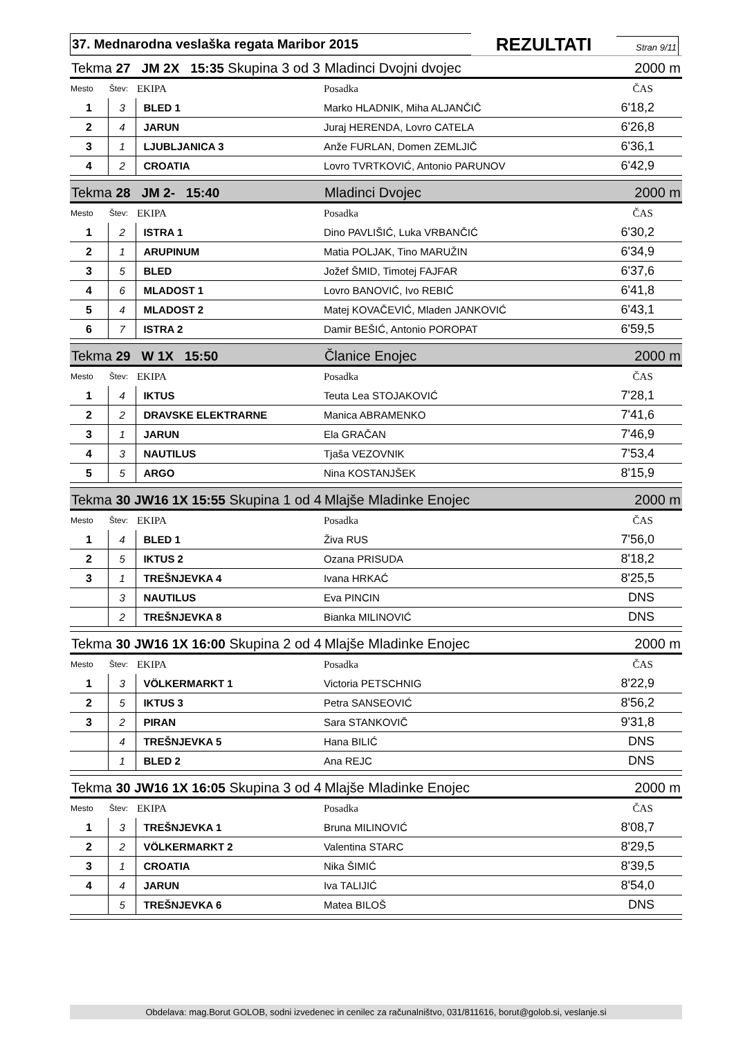37. Mednarodna veslaška regata Maribor 2015
REZULTATI
Stran 9/11
| Tekma 27 JM 2X 15:35 Skupina 3 od 3 | | | Mladinci Dvojni dvojec | 2000 m |
| Mesto | Štev: | EKIPA | Posadka | ČAS |
| 1 | 3 | BLED 1 | Marko HLADNIK, Miha ALJANČIČ | 6'18,2 |
| 2 | 4 | JARUN | Juraj HERENDA, Lovro CATELA | 6'26,8 |
| 3 | 1 | LJUBLJANICA 3 | Anže FURLAN, Domen ZEMLJIČ | 6'36,1 |
| 4 | 2 | CROATIA | Lovro TVRTKOVIĆ, Antonio PARUNOV | 6'42,9 |
| Tekma 28 JM 2- 15:40 | | | Mladinci Dvojec | 2000 m |
| Mesto | Štev: | EKIPA | Posadka | ČAS |
| 1 | 2 | ISTRA 1 | Dino PAVLIŠIĆ, Luka VRBANČIĆ | 6'30,2 |
| 2 | 1 | ARUPINUM | Matia POLJAK, Tino MARUŽIN | 6'34,9 |
| 3 | 5 | BLED | Jožef ŠMID, Timotej FAJFAR | 6'37,6 |
| 4 | 6 | MLADOST 1 | Lovro BANOVIĆ, Ivo REBIĆ | 6'41,8 |
| 5 | 4 | MLADOST 2 | Matej KOVAČEVIĆ, Mladen JANKOVIĆ | 6'43,1 |
| 6 | 7 | ISTRA 2 | Damir BEŠIĆ, Antonio POROPAT | 6'59,5 |
| Tekma 29 W 1X 15:50 | | | Članice Enojec | 2000 m |
| Mesto | Štev: | EKIPA | Posadka | ČAS |
| 1 | 4 | IKTUS | Teuta Lea STOJAKOVIĆ | 7'28,1 |
| 2 | 2 | DRAVSKE ELEKTRARNE | Manica ABRAMENKO | 7'41,6 |
| 3 | 1 | JARUN | Ela GRAČAN | 7'46,9 |
| 4 | 3 | NAUTILUS | Tjaša VEZOVNIK | 7'53,4 |
| 5 | 5 | ARGO | Nina KOSTANJŠEK | 8'15,9 |
| Tekma 30 JW16 1X 15:55 Skupina 1 od 4 | | | Mlajše Mladinke Enojec | 2000 m |
| Mesto | Štev: | EKIPA | Posadka | ČAS |
| 1 | 4 | BLED 1 | Živa RUS | 7'56,0 |
| 2 | 5 | IKTUS 2 | Ozana PRISUDA | 8'18,2 |
| 3 | 1 | TREŠNJEVKA 4 | Ivana HRKAĆ | 8'25,5 |
| | 3 | NAUTILUS | Eva PINCIN | DNS |
| | 2 | TREŠNJEVKA 8 | Bianka MILINOVIĆ | DNS |
| Tekma 30 JW16 1X 16:00 Skupina 2 od 4 | | | Mlajše Mladinke Enojec | 2000 m |
| Mesto | Štev: | EKIPA | Posadka | ČAS |
| 1 | 3 | VÖLKERMARKT 1 | Victoria PETSCHNIG | 8'22,9 |
| 2 | 5 | IKTUS 3 | Petra SANSEOVIĆ | 8'56,2 |
| 3 | 2 | PIRAN | Sara STANKOVIČ | 9'31,8 |
| | 4 | TREŠNJEVKA 5 | Hana BILIĆ | DNS |
| | 1 | BLED 2 | Ana REJC | DNS |
| Tekma 30 JW16 1X 16:05 Skupina 3 od 4 | | | Mlajše Mladinke Enojec | 2000 m |
| Mesto | Štev: | EKIPA | Posadka | ČAS |
| 1 | 3 | TREŠNJEVKA 1 | Bruna MILINOVIĆ | 8'08,7 |
| 2 | 2 | VÖLKERMARKT 2 | Valentina STARC | 8'29,5 |
| 3 | 1 | CROATIA | Nika ŠIMIĆ | 8'39,5 |
| 4 | 4 | JARUN | Iva TALIJIĆ | 8'54,0 |
| | 5 | TREŠNJEVKA 6 | Matea BILOŠ | DNS |
Obdelava: mag.Borut GOLOB, sodni izvedenec in cenilec za računalništvo, 031/811616, borut@golob.si, veslanje.si